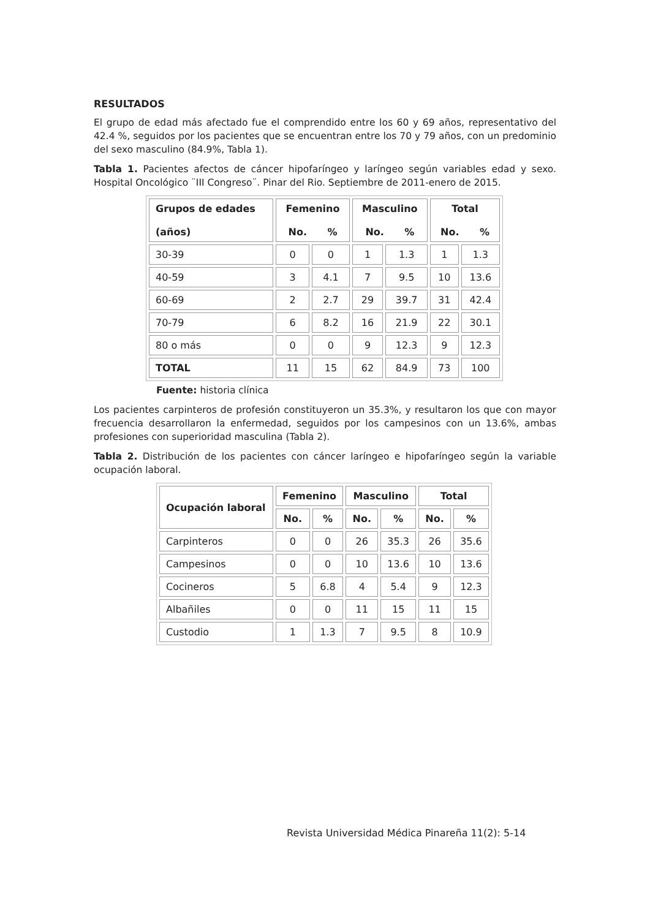RESULTADOS
El grupo de edad más afectado fue el comprendido entre los 60 y 69 años, representativo del 42.4 %, seguidos por los pacientes que se encuentran entre los 70 y 79 años, con un predominio del sexo masculino (84.9%, Tabla 1).
Tabla 1. Pacientes afectos de cáncer hipofaríngeo y laríngeo según variables edad y sexo. Hospital Oncológico ¨III Congreso¨. Pinar del Rio. Septiembre de 2011-enero de 2015.
| Grupos de edades (años) | Femenino No. % | | Masculino No. % | | Total No. % | |
| --- | --- | --- | --- | --- | --- | --- |
| 30-39 | 0 | 0 | 1 | 1.3 | 1 | 1.3 |
| 40-59 | 3 | 4.1 | 7 | 9.5 | 10 | 13.6 |
| 60-69 | 2 | 2.7 | 29 | 39.7 | 31 | 42.4 |
| 70-79 | 6 | 8.2 | 16 | 21.9 | 22 | 30.1 |
| 80 o más | 0 | 0 | 9 | 12.3 | 9 | 12.3 |
| TOTAL | 11 | 15 | 62 | 84.9 | 73 | 100 |
Fuente: historia clínica
Los pacientes carpinteros de profesión constituyeron un 35.3%, y resultaron los que con mayor frecuencia desarrollaron la enfermedad, seguidos por los campesinos con un 13.6%, ambas profesiones con superioridad masculina (Tabla 2).
Tabla 2. Distribución de los pacientes con cáncer laríngeo e hipofaríngeo según la variable ocupación laboral.
| Ocupación laboral | Femenino | | Masculino | | Total | |
| --- | --- | --- | --- | --- | --- | --- |
| | No. | % | No. | % | No. | % |
| Carpinteros | 0 | 0 | 26 | 35.3 | 26 | 35.6 |
| Campesinos | 0 | 0 | 10 | 13.6 | 10 | 13.6 |
| Cocineros | 5 | 6.8 | 4 | 5.4 | 9 | 12.3 |
| Albañiles | 0 | 0 | 11 | 15 | 11 | 15 |
| Custodio | 1 | 1.3 | 7 | 9.5 | 8 | 10.9 |
Revista Universidad Médica Pinareña 11(2): 5-14